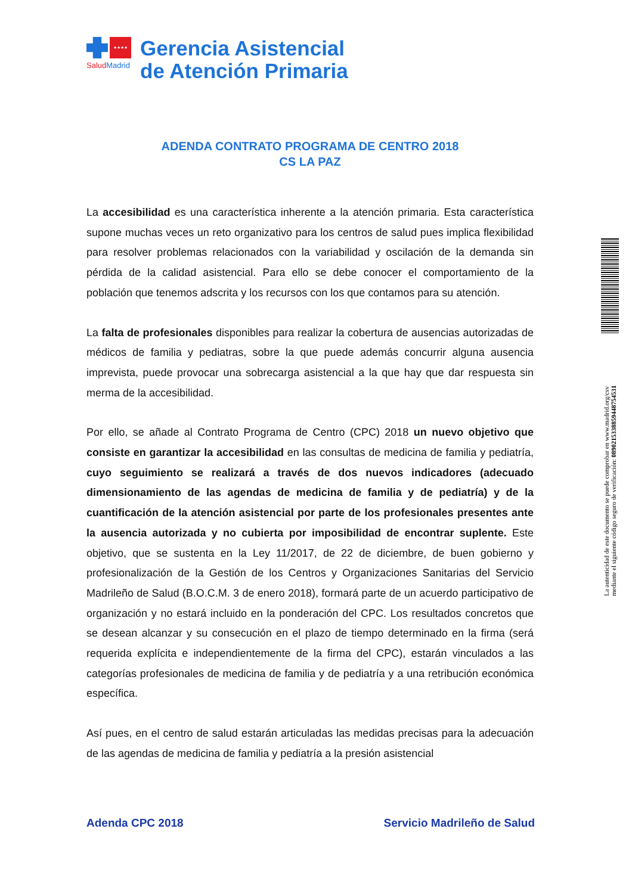★★★★
SaludMadrid
Gerencia Asistencial
de Atención Primaria
ADENDA CONTRATO PROGRAMA DE CENTRO 2018
CS LA PAZ
La accesibilidad es una característica inherente a la atención primaria. Esta característica supone muchas veces un reto organizativo para los centros de salud pues implica flexibilidad para resolver problemas relacionados con la variabilidad y oscilación de la demanda sin pérdida de la calidad asistencial. Para ello se debe conocer el comportamiento de la población que tenemos adscrita y los recursos con los que contamos para su atención.
La falta de profesionales disponibles para realizar la cobertura de ausencias autorizadas de médicos de familia y pediatras, sobre la que puede además concurrir alguna ausencia imprevista, puede provocar una sobrecarga asistencial a la que hay que dar respuesta sin merma de la accesibilidad.
Por ello, se añade al Contrato Programa de Centro (CPC) 2018 un nuevo objetivo que consiste en garantizar la accesibilidad en las consultas de medicina de familia y pediatría, cuyo seguimiento se realizará a través de dos nuevos indicadores (adecuado dimensionamiento de las agendas de medicina de familia y de pediatría) y de la cuantificación de la atención asistencial por parte de los profesionales presentes ante la ausencia autorizada y no cubierta por imposibilidad de encontrar suplente. Este objetivo, que se sustenta en la Ley 11/2017, de 22 de diciembre, de buen gobierno y profesionalización de la Gestión de los Centros y Organizaciones Sanitarias del Servicio Madrileño de Salud (B.O.C.M. 3 de enero 2018), formará parte de un acuerdo participativo de organización y no estará incluido en la ponderación del CPC. Los resultados concretos que se desean alcanzar y su consecución en el plazo de tiempo determinado en la firma (será requerida explícita e independientemente de la firma del CPC), estarán vinculados a las categorías profesionales de medicina de familia y de pediatría y a una retribución económica específica.
Así pues, en el centro de salud estarán articuladas las medidas precisas para la adecuación de las agendas de medicina de familia y pediatría a la presión asistencial
Adenda CPC 2018 Servicio Madrileño de Salud
La autenticidad de este documento se puede comprobar en www.madrid.org/csv
mediante el siguiente código seguro de verificación: 0890215338859448754531